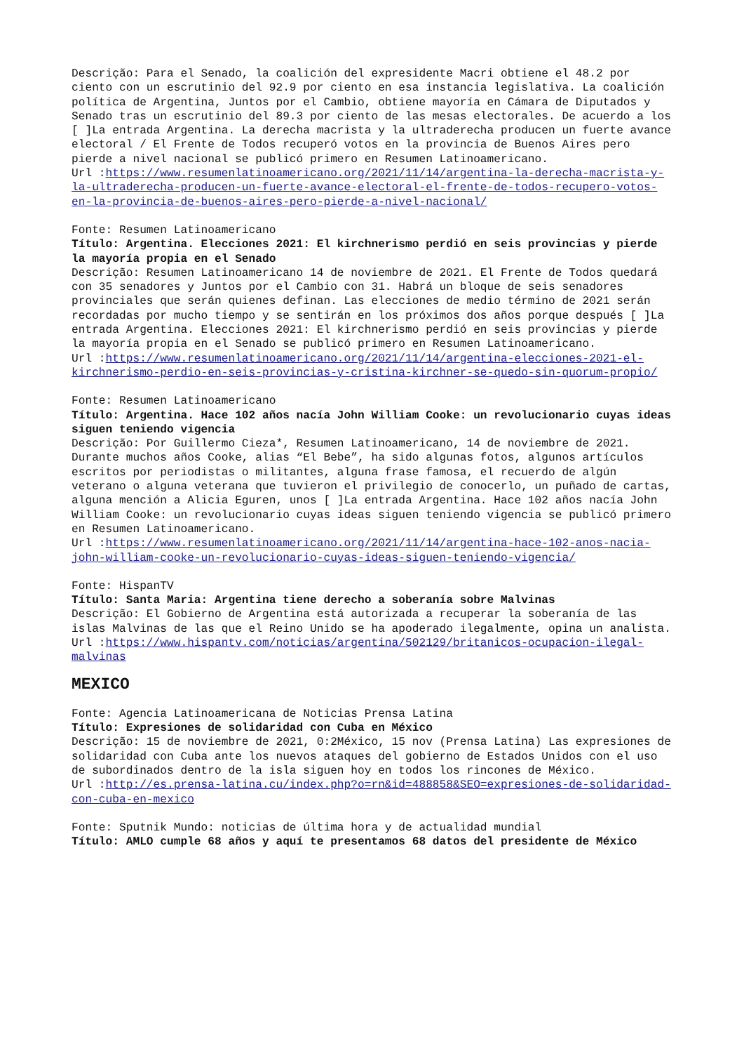Descrição: Para el Senado, la coalición del expresidente Macri obtiene el 48.2 por ciento con un escrutinio del 92.9 por ciento en esa instancia legislativa. La coalición política de Argentina, Juntos por el Cambio, obtiene mayoría en Cámara de Diputados y Senado tras un escrutinio del 89.3 por ciento de las mesas electorales. De acuerdo a los [ ]La entrada Argentina. La derecha macrista y la ultraderecha producen un fuerte avance electoral / El Frente de Todos recuperó votos en la provincia de Buenos Aires pero pierde a nivel nacional se publicó primero en Resumen Latinoamericano.
Url :https://www.resumenlatinoamericano.org/2021/11/14/argentina-la-derecha-macrista-y-la-ultraderecha-producen-un-fuerte-avance-electoral-el-frente-de-todos-recupero-votos-en-la-provincia-de-buenos-aires-pero-pierde-a-nivel-nacional/
Fonte: Resumen Latinoamericano
Título: Argentina. Elecciones 2021: El kirchnerismo perdió en seis provincias y pierde la mayoría propia en el Senado
Descrição: Resumen Latinoamericano 14 de noviembre de 2021. El Frente de Todos quedará con 35 senadores y Juntos por el Cambio con 31. Habrá un bloque de seis senadores provinciales que serán quienes definan. Las elecciones de medio término de 2021 serán recordadas por mucho tiempo y se sentirán en los próximos dos años porque después [ ]La entrada Argentina. Elecciones 2021: El kirchnerismo perdió en seis provincias y pierde la mayoría propia en el Senado se publicó primero en Resumen Latinoamericano.
Url :https://www.resumenlatinoamericano.org/2021/11/14/argentina-elecciones-2021-el-kirchnerismo-perdio-en-seis-provincias-y-cristina-kirchner-se-quedo-sin-quorum-propio/
Fonte: Resumen Latinoamericano
Título: Argentina. Hace 102 años nacía John William Cooke: un revolucionario cuyas ideas siguen teniendo vigencia
Descrição: Por Guillermo Cieza*, Resumen Latinoamericano, 14 de noviembre de 2021. Durante muchos años Cooke, alias “El Bebe”, ha sido algunas fotos, algunos artículos escritos por periodistas o militantes, alguna frase famosa, el recuerdo de algún veterano o alguna veterana que tuvieron el privilegio de conocerlo, un puñado de cartas, alguna mención a Alicia Eguren, unos [ ]La entrada Argentina. Hace 102 años nacía John William Cooke: un revolucionario cuyas ideas siguen teniendo vigencia se publicó primero en Resumen Latinoamericano.
Url :https://www.resumenlatinoamericano.org/2021/11/14/argentina-hace-102-anos-nacia-john-william-cooke-un-revolucionario-cuyas-ideas-siguen-teniendo-vigencia/
Fonte: HispanTV
Título: Santa Maria: Argentina tiene derecho a soberanía sobre Malvinas
Descrição: El Gobierno de Argentina está autorizada a recuperar la soberanía de las islas Malvinas de las que el Reino Unido se ha apoderado ilegalmente, opina un analista.
Url :https://www.hispantv.com/noticias/argentina/502129/britanicos-ocupacion-ilegal-malvinas
MEXICO
Fonte: Agencia Latinoamericana de Noticias Prensa Latina
Título: Expresiones de solidaridad con Cuba en México
Descrição: 15 de noviembre de 2021, 0:2México, 15 nov (Prensa Latina) Las expresiones de solidaridad con Cuba ante los nuevos ataques del gobierno de Estados Unidos con el uso de subordinados dentro de la isla siguen hoy en todos los rincones de México.
Url :http://es.prensa-latina.cu/index.php?o=rn&id=488858&SEO=expresiones-de-solidaridad-con-cuba-en-mexico
Fonte: Sputnik Mundo: noticias de última hora y de actualidad mundial
Título: AMLO cumple 68 años y aquí te presentamos 68 datos del presidente de México